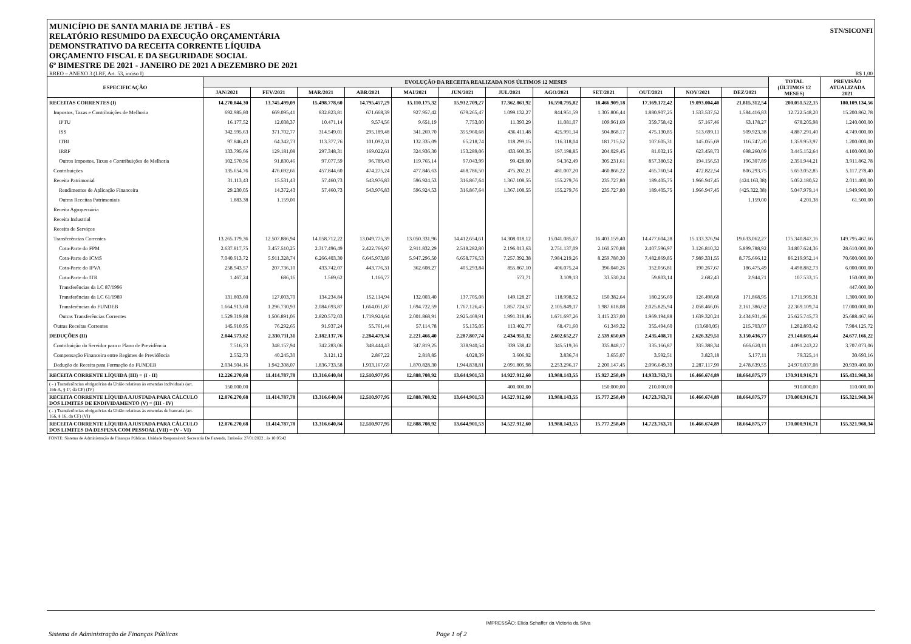MUNICÍPIO DE SANTA MARIA DE JETIBÁ - ES
RELATÓRIO RESUMIDO DA EXECUÇÃO ORÇAMENTÁRIA
DEMONSTRATIVO DA RECEITA CORRENTE LÍQUIDA
ORÇAMENTO FISCAL E DA SEGURIDADE SOCIAL
6º BIMESTRE DE 2021 - JANEIRO DE 2021 A DEZEMBRO DE 2021
STN/SICONFI
RREO – ANEXO 3 (LRF, Art. 53, inciso I) R$ 1,00
| ESPECIFICAÇÃO | EVOLUÇÃO DA RECEITA REALIZADA NOS ÚLTIMOS 12 MESES | | | | | | | | | | | | TOTAL (ÚLTIMOS 12 MESES) | PREVISÃO ATUALIZADA 2021 |
| --- | --- | --- | --- | --- | --- | --- | --- | --- | --- | --- | --- | --- | --- | --- |
| | JAN/2021 | FEV/2021 | MAR/2021 | ABR/2021 | MAI/2021 | JUN/2021 | JUL/2021 | AGO/2021 | SET/2021 | OUT/2021 | NOV/2021 | DEZ/2021 | | |
| RECEITAS CORRENTES (I) | 14.270.844,30 | 13.745.499,09 | 15.498.778,60 | 14.795.457,29 | 15.110.175,32 | 15.932.709,27 | 17.362.863,92 | 16.590.795,82 | 18.466.909,18 | 17.369.172,42 | 19.093.004,40 | 21.815.312,54 | 200.051.522,15 | 180.109.134,56 |
| Impostos, Taxas e Contribuições de Melhoria | 692.985,80 | 669.095,41 | 832.823,81 | 671.668,39 | 927.957,42 | 679.265,47 | 1.099.132,27 | 844.951,59 | 1.305.806,44 | 1.880.907,25 | 1.533.537,52 | 1.584.416,83 | 12.722.548,20 | 15.200.862,78 |
| IPTU | 16.177,52 | 12.038,37 | 10.471,14 | 9.574,56 | 9.651,19 | 7.753,00 | 11.393,29 | 11.081,07 | 109.961,69 | 359.758,42 | 57.167,46 | 63.178,27 | 678.205,98 | 1.240.000,00 |
| ISS | 342.595,63 | 371.702,77 | 314.549,01 | 295.189,48 | 341.269,70 | 355.960,68 | 436.411,48 | 425.991,14 | 504.868,17 | 475.130,85 | 513.699,11 | 509.923,38 | 4.887.291,40 | 4.749.000,00 |
| ITBI | 97.846,43 | 64.342,73 | 113.377,76 | 101.092,31 | 132.335,09 | 65.218,74 | 118.299,15 | 116.318,04 | 181.715,52 | 107.605,31 | 145.055,69 | 116.747,20 | 1.359.953,97 | 1.200.000,00 |
| IRRF | 133.795,66 | 129.181,08 | 297.348,31 | 169.022,61 | 324.936,30 | 153.289,06 | 433.600,35 | 197.198,85 | 204.029,45 | 81.032,15 | 623.458,73 | 698.260,09 | 3.445.152,64 | 4.100.000,00 |
| Outros Impostos, Taxas e Contribuições de Melhoria | 102.570,56 | 91.830,46 | 97.077,59 | 96.789,43 | 119.765,14 | 97.043,99 | 99.428,00 | 94.362,49 | 305.231,61 | 857.380,52 | 194.156,53 | 196.307,89 | 2.351.944,21 | 3.911.862,78 |
| Contribuições | 135.654,76 | 476.692,66 | 457.844,60 | 474.275,24 | 477.846,63 | 468.786,50 | 475.202,21 | 481.007,20 | 460.866,22 | 465.760,54 | 472.822,54 | 806.293,75 | 5.653.052,85 | 5.117.278,40 |
| Receita Patrimonial | 31.113,43 | 15.531,43 | 57.460,73 | 543.976,83 | 596.924,53 | 316.867,64 | 1.367.108,55 | 155.279,76 | 235.727,80 | 189.405,75 | 1.966.947,45 | (424.163,38) | 5.052.180,52 | 2.011.400,00 |
| Rendimentos de Aplicação Financeira | 29.230,05 | 14.372,43 | 57.460,73 | 543.976,83 | 596.924,53 | 316.867,64 | 1.367.108,55 | 155.279,76 | 235.727,80 | 189.405,75 | 1.966.947,45 | (425.322,38) | 5.047.979,14 | 1.949.900,00 |
| Outras Receitas Patrimoniais | 1.883,38 | 1.159,00 | | | | | | | | | | 1.159,00 | 4.201,38 | 61.500,00 |
| Receita Agropecuária | | | | | | | | | | | | | | |
| Receita Industrial | | | | | | | | | | | | | | |
| Receita de Serviços | | | | | | | | | | | | | | |
| Transferências Correntes | 13.265.179,36 | 12.507.886,94 | 14.058.712,22 | 13.049.775,39 | 13.050.331,96 | 14.412.654,61 | 14.308.018,12 | 15.041.085,67 | 16.403.159,40 | 14.477.604,28 | 15.133.376,94 | 19.633.062,27 | 175.340.847,16 | 149.795.467,66 |
| Cota-Parte do FPM | 2.637.817,75 | 3.457.510,25 | 2.317.496,49 | 2.422.766,97 | 2.911.832,29 | 2.518.282,80 | 2.196.013,63 | 2.751.137,09 | 2.160.570,88 | 2.407.596,97 | 3.126.810,32 | 5.899.788,92 | 34.807.624,36 | 28.610.000,00 |
| Cota-Parte do ICMS | 7.040.913,72 | 5.911.328,74 | 6.266.403,30 | 6.645.973,89 | 5.947.296,50 | 6.658.776,53 | 7.257.392,38 | 7.984.219,26 | 8.259.780,30 | 7.482.869,85 | 7.989.331,55 | 8.775.666,12 | 86.219.952,14 | 70.600.000,00 |
| Cota-Parte do IPVA | 258.943,57 | 207.736,10 | 433.742,07 | 443.776,31 | 362.608,27 | 405.293,84 | 855.867,10 | 406.075,24 | 396.040,26 | 352.056,81 | 190.267,67 | 186.475,49 | 4.498.882,73 | 6.000.000,00 |
| Cota-Parte do ITR | 1.467,24 | 686,16 | 1.569,62 | 1.166,77 | | | 573,71 | 3.109,13 | 33.530,24 | 59.803,14 | 2.682,43 | 2.944,71 | 107.533,15 | 150.000,00 |
| Transferências da LC 87/1996 | | | | | | | | | | | | | | 447.000,00 |
| Transferências da LC 61/1989 | 131.803,60 | 127.003,70 | 134.234,84 | 152.114,94 | 132.003,40 | 137.705,08 | 149.128,27 | 118.998,52 | 150.382,64 | 180.256,69 | 126.498,68 | 171.868,95 | 1.711.999,31 | 1.300.000,00 |
| Transferências do FUNDEB | 1.664.913,60 | 1.296.730,93 | 2.084.693,87 | 1.664.051,87 | 1.694.722,59 | 1.767.126,45 | 1.857.724,57 | 2.105.849,17 | 1.987.618,08 | 2.025.825,94 | 2.058.466,05 | 2.161.386,62 | 22.369.109,74 | 17.000.000,00 |
| Outras Transferências Correntes | 1.529.319,88 | 1.506.891,06 | 2.820.572,03 | 1.719.924,64 | 2.001.868,91 | 2.925.469,91 | 1.991.318,46 | 1.671.697,26 | 3.415.237,00 | 1.969.194,88 | 1.639.320,24 | 2.434.931,46 | 25.625.745,73 | 25.688.467,66 |
| Outras Receitas Correntes | 145.910,95 | 76.292,65 | 91.937,24 | 55.761,44 | 57.114,78 | 55.135,05 | 113.402,77 | 68.471,60 | 61.349,32 | 355.494,60 | (13.680,05) | 215.703,07 | 1.282.893,42 | 7.984.125,72 |
| DEDUÇÕES (II) | 2.044.573,62 | 2.330.711,31 | 2.182.137,76 | 2.284.479,34 | 2.221.466,40 | 2.287.807,74 | 2.434.951,32 | 2.602.652,27 | 2.539.650,69 | 2.435.408,71 | 2.626.329,51 | 3.150.436,77 | 29.140.605,44 | 24.677.166,22 |
| Contribuição do Servidor para o Plano de Previdência | 7.516,73 | 348.157,94 | 342.283,06 | 348.444,43 | 347.819,25 | 338.940,54 | 339.538,42 | 345.519,36 | 335.848,17 | 335.166,87 | 335.388,34 | 666.620,11 | 4.091.243,22 | 3.707.073,06 |
| Compensação Financeira entre Regimes de Previdência | 2.552,73 | 40.245,30 | 3.121,12 | 2.867,22 | 2.818,85 | 4.028,39 | 3.606,92 | 3.836,74 | 3.655,07 | 3.592,51 | 3.823,18 | 5.177,11 | 79.325,14 | 30.693,16 |
| Dedução de Receita para Formação do FUNDEB | 2.034.504,16 | 1.942.308,07 | 1.836.733,58 | 1.933.167,69 | 1.870.828,30 | 1.944.838,81 | 2.091.805,98 | 2.253.296,17 | 2.200.147,45 | 2.096.649,33 | 2.287.117,99 | 2.478.639,55 | 24.970.037,08 | 20.939.400,00 |
| RECEITA CORRENTE LÍQUIDA (III) = (I - II) | 12.226.270,68 | 11.414.787,78 | 13.316.640,84 | 12.510.977,95 | 12.888.708,92 | 13.644.901,53 | 14.927.912,60 | 13.988.143,55 | 15.927.258,49 | 14.933.763,71 | 16.466.674,89 | 18.664.875,77 | 170.910.916,71 | 155.431.968,34 |
| ( - ) Transferências obrigatórias da União relativas às emendas individuais (art. 166-A, § 1º, da CF) (IV) | 150.000,00 | | | | | | 400.000,00 | | 150.000,00 | 210.000,00 | | | 910.000,00 | 110.000,00 |
| RECEITA CORRENTE LÍQUIDA AJUSTADA PARA CÁLCULO DOS LIMITES DE ENDIVIDAMENTO (V) = (III - IV) | 12.076.270,68 | 11.414.787,78 | 13.316.640,84 | 12.510.977,95 | 12.888.708,92 | 13.644.901,53 | 14.527.912,60 | 13.988.143,55 | 15.777.258,49 | 14.723.763,71 | 16.466.674,89 | 18.664.875,77 | 170.000.916,71 | 155.321.968,34 |
| ( - ) Transferências obrigatórias da União relativas às emendas de bancada (art. 166, § 16, da CF) (VI) | | | | | | | | | | | | | | |
| RECEITA CORRENTE LÍQUIDA AJUSTADA PARA CÁLCULO DOS LIMITES DA DESPESA COM PESSOAL (VII) = (V - VI) | 12.076.270,68 | 11.414.787,78 | 13.316.640,84 | 12.510.977,95 | 12.888.708,92 | 13.644.901,53 | 14.527.912,60 | 13.988.143,55 | 15.777.258,49 | 14.723.763,71 | 16.466.674,89 | 18.664.875,77 | 170.000.916,71 | 155.321.968,34 |
FONTE: Sistema de Administração de Finanças Públicas, Unidade Responsável: Secretaria De Fazenda, Emissão: 27/01/2022 , às 10:05:42
IMPRESSÃO: Elida Schaffer da Victoria da Silva
Sistema de Administração de Finanças Públicas
Page 1 of 2